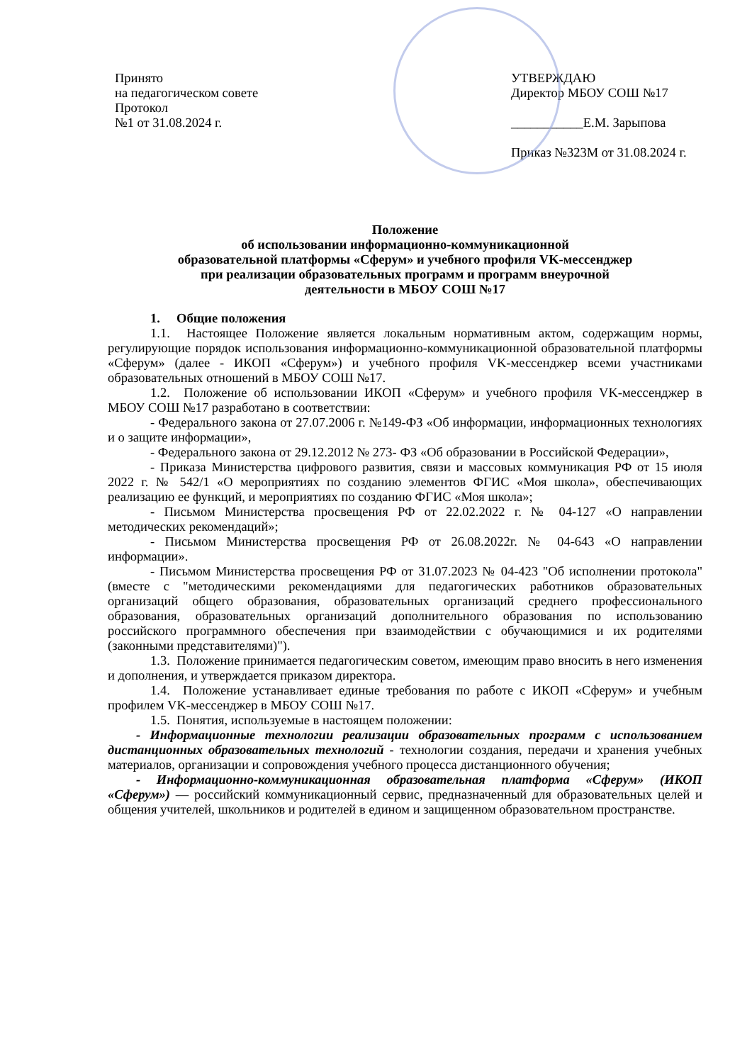Принято
на педагогическом совете
Протокол
№1 от 31.08.2024 г.
УТВЕРЖДАЮ
Директор МБОУ СОШ №17
___________Е.М. Зарыпова
Приказ №323М от 31.08.2024 г.
Положение
об использовании информационно-коммуникационной
образовательной платформы «Сферум» и учебного профиля VK-мессенджер
при реализации образовательных программ и программ внеурочной
деятельности в МБОУ СОШ №17
1. Общие положения
1.1. Настоящее Положение является локальным нормативным актом, содержащим нормы, регулирующие порядок использования информационно-коммуникационной образовательной платформы «Сферум» (далее - ИКОП «Сферум») и учебного профиля VK-мессенджер всеми участниками образовательных отношений в МБОУ СОШ №17.
1.2. Положение об использовании ИКОП «Сферум» и учебного профиля VK-мессенджер в МБОУ СОШ №17 разработано в соответствии:
- Федерального закона от 27.07.2006 г. №149-ФЗ «Об информации, информационных технологиях и о защите информации»,
- Федерального закона от 29.12.2012 № 273- ФЗ «Об образовании в Российской Федерации»,
- Приказа Министерства цифрового развития, связи и массовых коммуникация РФ от 15 июля 2022 г. № 542/1 «О мероприятиях по созданию элементов ФГИС «Моя школа», обеспечивающих реализацию ее функций, и мероприятиях по созданию ФГИС «Моя школа»;
- Письмом Министерства просвещения РФ от 22.02.2022 г. № 04-127 «О направлении методических рекомендаций»;
- Письмом Министерства просвещения РФ от 26.08.2022г. № 04-643 «О направлении информации».
- Письмом Министерства просвещения РФ от 31.07.2023 № 04-423 "Об исполнении протокола" (вместе с "методическими рекомендациями для педагогических работников образовательных организаций общего образования, образовательных организаций среднего профессионального образования, образовательных организаций дополнительного образования по использованию российского программного обеспечения при взаимодействии с обучающимися и их родителями (законными представителями)").
1.3. Положение принимается педагогическим советом, имеющим право вносить в него изменения и дополнения, и утверждается приказом директора.
1.4. Положение устанавливает единые требования по работе с ИКОП «Сферум» и учебным профилем VK-мессенджер в МБОУ СОШ №17.
1.5. Понятия, используемые в настоящем положении:
- Информационные технологии реализации образовательных программ с использованием дистанционных образовательных технологий - технологии создания, передачи и хранения учебных материалов, организации и сопровождения учебного процесса дистанционного обучения;
- Информационно-коммуникационная образовательная платформа «Сферум» (ИКОП «Сферум») — российский коммуникационный сервис, предназначенный для образовательных целей и общения учителей, школьников и родителей в едином и защищенном образовательном пространстве.